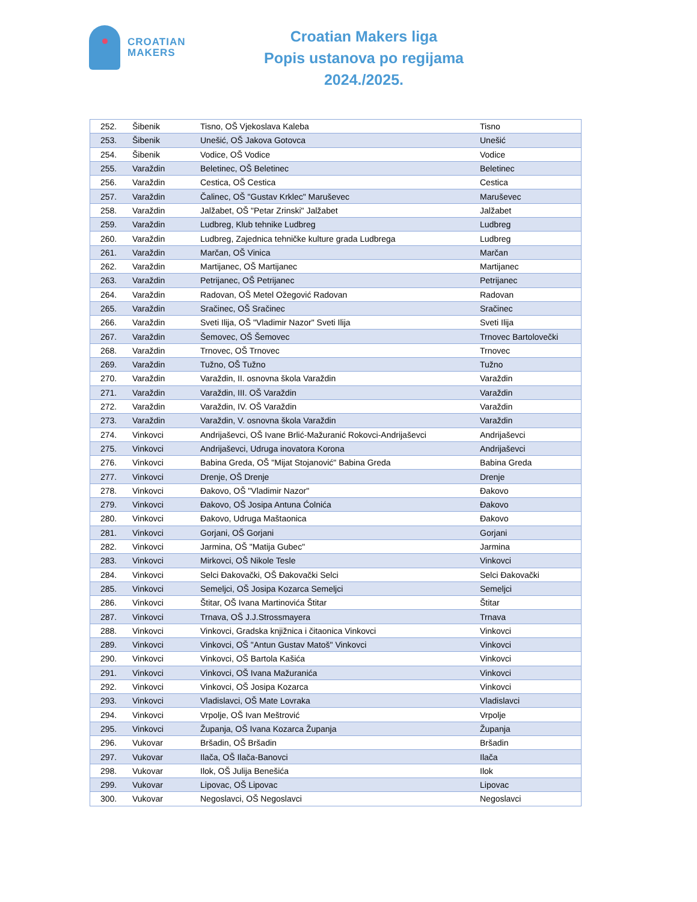CROATIAN
MAKERS
Croatian Makers liga
Popis ustanova po regijama
2024./2025.
| 252. | Šibenik | Tisno, OŠ Vjekoslava Kaleba | Tisno |
| 253. | Šibenik | Unešić, OŠ Jakova Gotovca | Unešić |
| 254. | Šibenik | Vodice, OŠ Vodice | Vodice |
| 255. | Varaždin | Beletinec, OŠ Beletinec | Beletinec |
| 256. | Varaždin | Cestica, OŠ Cestica | Cestica |
| 257. | Varaždin | Čalinec, OŠ "Gustav Krklec" Maruševec | Maruševec |
| 258. | Varaždin | Jalžabet, OŠ "Petar Zrinski" Jalžabet | Jalžabet |
| 259. | Varaždin | Ludbreg, Klub tehnike Ludbreg | Ludbreg |
| 260. | Varaždin | Ludbreg, Zajednica tehničke kulture grada Ludbrega | Ludbreg |
| 261. | Varaždin | Marčan, OŠ Vinica | Marčan |
| 262. | Varaždin | Martijanec, OŠ Martijanec | Martijanec |
| 263. | Varaždin | Petrijanec, OŠ Petrijanec | Petrijanec |
| 264. | Varaždin | Radovan, OŠ Metel Ožegović Radovan | Radovan |
| 265. | Varaždin | Sračinec, OŠ Sračinec | Sračinec |
| 266. | Varaždin | Sveti Ilija, OŠ "Vladimir Nazor" Sveti Ilija | Sveti Ilija |
| 267. | Varaždin | Šemovec, OŠ Šemovec | Trnovec Bartolovečki |
| 268. | Varaždin | Trnovec, OŠ Trnovec | Trnovec |
| 269. | Varaždin | Tužno, OŠ Tužno | Tužno |
| 270. | Varaždin | Varaždin, II. osnovna škola Varaždin | Varaždin |
| 271. | Varaždin | Varaždin, III. OŠ Varaždin | Varaždin |
| 272. | Varaždin | Varaždin, IV. OŠ Varaždin | Varaždin |
| 273. | Varaždin | Varaždin, V. osnovna škola Varaždin | Varaždin |
| 274. | Vinkovci | Andrijaševci, OŠ Ivane Brlić-Mažuranić Rokovci-Andrijaševci | Andrijaševci |
| 275. | Vinkovci | Andrijaševci, Udruga inovatora Korona | Andrijaševci |
| 276. | Vinkovci | Babina Greda, OŠ "Mijat Stojanović" Babina Greda | Babina Greda |
| 277. | Vinkovci | Drenje, OŠ Drenje | Drenje |
| 278. | Vinkovci | Đakovo, OŠ "Vladimir Nazor" | Đakovo |
| 279. | Vinkovci | Đakovo, OŠ Josipa Antuna Ćolnića | Đakovo |
| 280. | Vinkovci | Đakovo, Udruga Maštaonica | Đakovo |
| 281. | Vinkovci | Gorjani, OŠ Gorjani | Gorjani |
| 282. | Vinkovci | Jarmina, OŠ "Matija Gubec" | Jarmina |
| 283. | Vinkovci | Mirkovci, OŠ Nikole Tesle | Vinkovci |
| 284. | Vinkovci | Selci Đakovački, OŠ Đakovački Selci | Selci Đakovački |
| 285. | Vinkovci | Semeljci, OŠ Josipa Kozarca Semeljci | Semeljci |
| 286. | Vinkovci | Štitar, OŠ Ivana Martinovića Štitar | Štitar |
| 287. | Vinkovci | Trnava, OŠ J.J.Strossmayera | Trnava |
| 288. | Vinkovci | Vinkovci, Gradska knjižnica i čitaonica Vinkovci | Vinkovci |
| 289. | Vinkovci | Vinkovci, OŠ "Antun Gustav Matoš" Vinkovci | Vinkovci |
| 290. | Vinkovci | Vinkovci, OŠ Bartola Kašića | Vinkovci |
| 291. | Vinkovci | Vinkovci, OŠ Ivana Mažuranića | Vinkovci |
| 292. | Vinkovci | Vinkovci, OŠ Josipa Kozarca | Vinkovci |
| 293. | Vinkovci | Vladislavci, OŠ Mate Lovraka | Vladislavci |
| 294. | Vinkovci | Vrpolje, OŠ Ivan Meštrović | Vrpolje |
| 295. | Vinkovci | Županja, OŠ Ivana Kozarca Županja | Županja |
| 296. | Vukovar | Bršadin, OŠ Bršadin | Bršadin |
| 297. | Vukovar | Ilača, OŠ Ilača-Banovci | Ilača |
| 298. | Vukovar | Ilok, OŠ Julija Benešića | Ilok |
| 299. | Vukovar | Lipovac, OŠ Lipovac | Lipovac |
| 300. | Vukovar | Negoslavci, OŠ Negoslavci | Negoslavci |